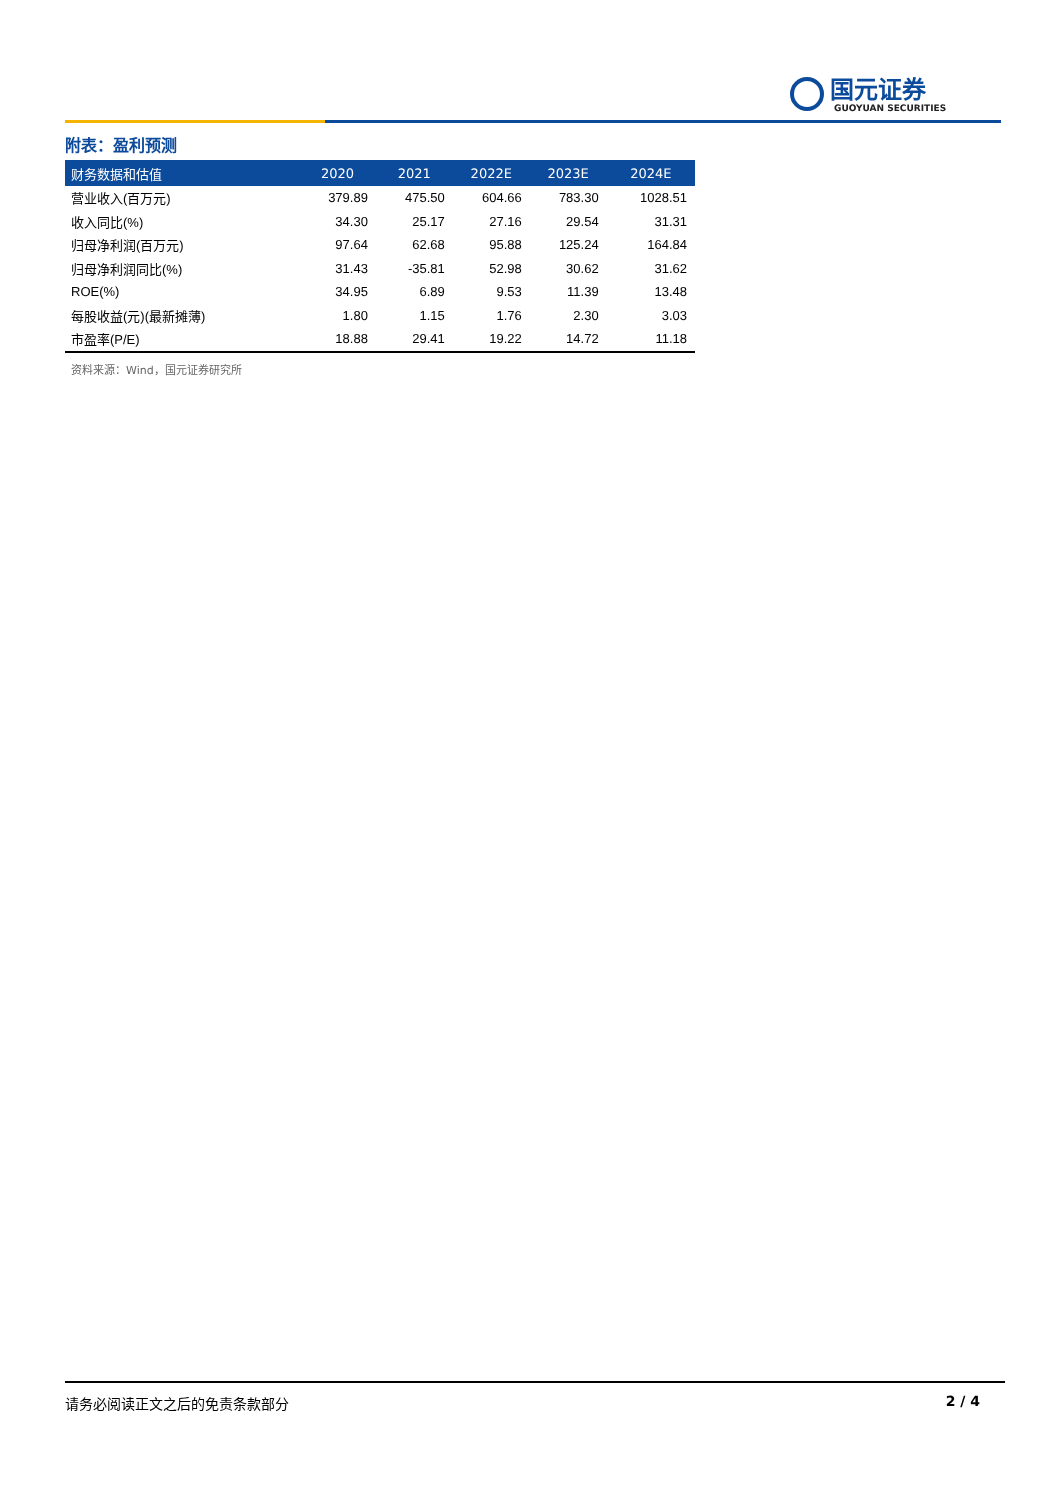国元证券
GUOYUAN SECURITIES
附表：盈利预测
| 财务数据和估值 | 2020 | 2021 | 2022E | 2023E | 2024E |
| --- | --- | --- | --- | --- | --- |
| 营业收入(百万元) | 379.89 | 475.50 | 604.66 | 783.30 | 1028.51 |
| 收入同比(%) | 34.30 | 25.17 | 27.16 | 29.54 | 31.31 |
| 归母净利润(百万元) | 97.64 | 62.68 | 95.88 | 125.24 | 164.84 |
| 归母净利润同比(%) | 31.43 | -35.81 | 52.98 | 30.62 | 31.62 |
| ROE(%) | 34.95 | 6.89 | 9.53 | 11.39 | 13.48 |
| 每股收益(元)(最新摊薄) | 1.80 | 1.15 | 1.76 | 2.30 | 3.03 |
| 市盈率(P/E) | 18.88 | 29.41 | 19.22 | 14.72 | 11.18 |
资料来源：Wind，国元证券研究所
请务必阅读正文之后的免责条款部分 2 / 4